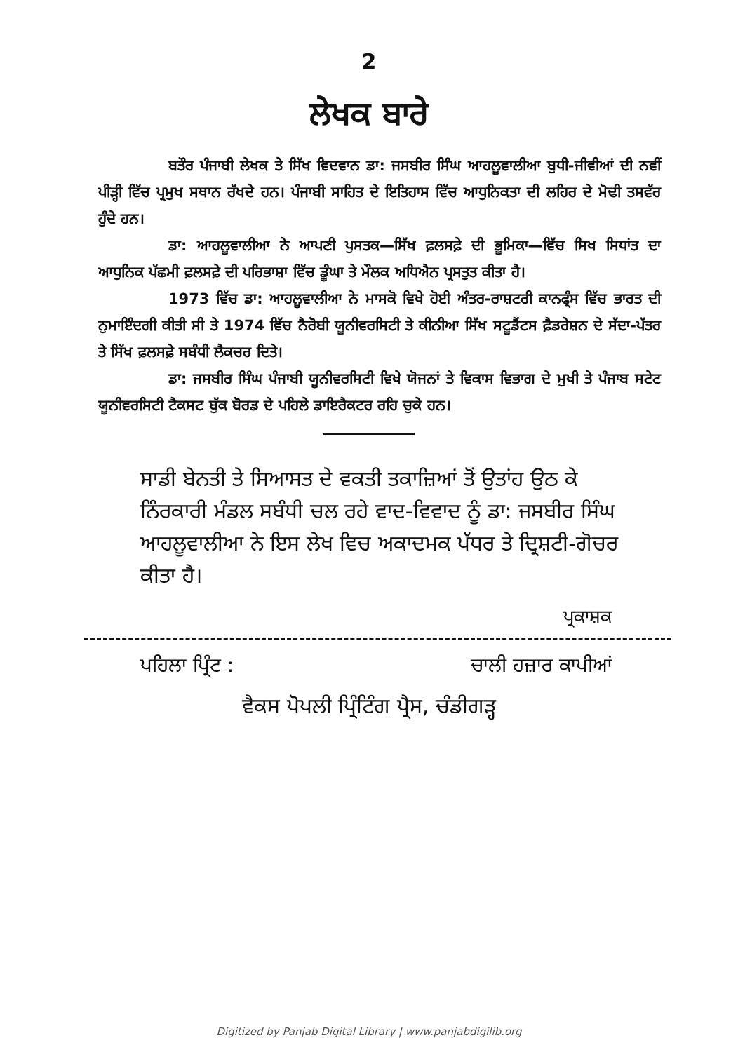2
ਲੇਖਕ ਬਾਰੇ
ਬਤੌਰ ਪੰਜਾਬੀ ਲੇਖਕ ਤੇ ਸਿੱਖ ਵਿਦਵਾਨ ਡਾ: ਜਸਬੀਰ ਸਿੰਘ ਆਹਲੂਵਾਲੀਆ ਬੁਧੀ-ਜੀਵੀਆਂ ਦੀ ਨਵੀਂ ਪੀੜ੍ਹੀ ਵਿੱਚ ਪ੍ਰਮੁਖ ਸਥਾਨ ਰੱਖਦੇ ਹਨ। ਪੰਜਾਬੀ ਸਾਹਿਤ ਦੇ ਇਤਿਹਾਸ ਵਿੱਚ ਆਧੁਨਿਕਤਾ ਦੀ ਲਹਿਰ ਦੇ ਮੋਢੀ ਤਸਵੱਰ ਹੁੰਦੇ ਹਨ।
ਡਾ: ਆਹਲੂਵਾਲੀਆ ਨੇ ਆਪਣੀ ਪੁਸਤਕ—ਸਿੱਖ ਫ਼ਲਸਫ਼ੇ ਦੀ ਭੂਮਿਕਾ—ਵਿੱਚ ਸਿਖ ਸਿਧਾਂਤ ਦਾ ਆਧੁਨਿਕ ਪੱਛਮੀ ਫ਼ਲਸਫ਼ੇ ਦੀ ਪਰਿਭਾਸ਼ਾ ਵਿੱਚ ਡੂੰਘਾ ਤੇ ਮੌਲਕ ਅਧਿਐਨ ਪ੍ਰਸਤੁਤ ਕੀਤਾ ਹੈ।
1973 ਵਿੱਚ ਡਾ: ਆਹਲੂਵਾਲੀਆ ਨੇ ਮਾਸਕੋ ਵਿਖੇ ਹੋਈ ਅੰਤਰ-ਰਾਸ਼ਟਰੀ ਕਾਨਫ੍ਰੰਸ ਵਿੱਚ ਭਾਰਤ ਦੀ ਨੁਮਾਇੰਦਗੀ ਕੀਤੀ ਸੀ ਤੇ 1974 ਵਿੱਚ ਨੈਰੋਬੀ ਯੂਨੀਵਰਸਿਟੀ ਤੇ ਕੀਨੀਆ ਸਿੱਖ ਸਟੂਡੈਂਟਸ ਫ਼ੈਡਰੇਸ਼ਨ ਦੇ ਸੱਦਾ-ਪੱਤਰ ਤੇ ਸਿੱਖ ਫ਼ਲਸਫ਼ੇ ਸਬੰਧੀ ਲੈਕਚਰ ਦਿਤੇ।
ਡਾ: ਜਸਬੀਰ ਸਿੰਘ ਪੰਜਾਬੀ ਯੂਨੀਵਰਸਿਟੀ ਵਿਖੇ ਯੋਜਨਾਂ ਤੇ ਵਿਕਾਸ ਵਿਭਾਗ ਦੇ ਮੁਖੀ ਤੇ ਪੰਜਾਬ ਸਟੇਟ ਯੂਨੀਵਰਸਿਟੀ ਟੈਕਸਟ ਬੁੱਕ ਬੋਰਡ ਦੇ ਪਹਿਲੇ ਡਾਇਰੈਕਟਰ ਰਹਿ ਚੁਕੇ ਹਨ।
ਸਾਡੀ ਬੇਨਤੀ ਤੇ ਸਿਆਸਤ ਦੇ ਵਕਤੀ ਤਕਾਜ਼ਿਆਂ ਤੋਂ ਉਤਾਂਹ ਉਠ ਕੇ ਨਿੰਰਕਾਰੀ ਮੰਡਲ ਸਬੰਧੀ ਚਲ ਰਹੇ ਵਾਦ-ਵਿਵਾਦ ਨੂੰ ਡਾ: ਜਸਬੀਰ ਸਿੰਘ ਆਹਲੂਵਾਲੀਆ ਨੇ ਇਸ ਲੇਖ ਵਿਚ ਅਕਾਦਮਕ ਪੱਧਰ ਤੇ ਦ੍ਰਿਸ਼ਟੀ-ਗੋਚਰ ਕੀਤਾ ਹੈ।
ਪ੍ਰਕਾਸ਼ਕ
ਪਹਿਲਾ ਪ੍ਰਿੰਟ : ਚਾਲੀ ਹਜ਼ਾਰ ਕਾਪੀਆਂ
ਵੈਕਸ ਪੋਪਲੀ ਪ੍ਰਿੰਟਿੰਗ ਪ੍ਰੈਸ, ਚੰਡੀਗੜ੍ਹ
Digitized by Panjab Digital Library | www.panjabdigilib.org